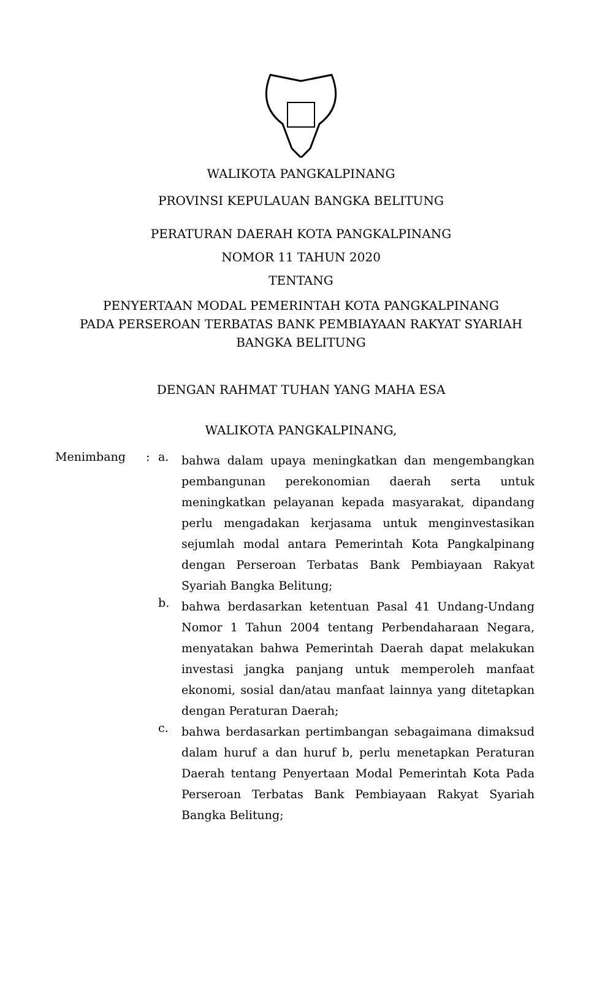WALIKOTA PANGKALPINANG
PROVINSI KEPULAUAN BANGKA BELITUNG
PERATURAN DAERAH KOTA PANGKALPINANG
NOMOR 11 TAHUN 2020
TENTANG
PENYERTAAN MODAL PEMERINTAH KOTA PANGKALPINANG
PADA PERSEROAN TERBATAS BANK PEMBIAYAAN RAKYAT SYARIAH
BANGKA BELITUNG
DENGAN RAHMAT TUHAN YANG MAHA ESA
WALIKOTA PANGKALPINANG,
Menimbang : a.
bahwa dalam upaya meningkatkan dan mengembangkan pembangunan perekonomian daerah serta untuk meningkatkan pelayanan kepada masyarakat, dipandang perlu mengadakan kerjasama untuk menginvestasikan sejumlah modal antara Pemerintah Kota Pangkalpinang dengan Perseroan Terbatas Bank Pembiayaan Rakyat Syariah Bangka Belitung;
b.
bahwa berdasarkan ketentuan Pasal 41 Undang-Undang Nomor 1 Tahun 2004 tentang Perbendaharaan Negara, menyatakan bahwa Pemerintah Daerah dapat melakukan investasi jangka panjang untuk memperoleh manfaat ekonomi, sosial dan/atau manfaat lainnya yang ditetapkan dengan Peraturan Daerah;
c.
bahwa berdasarkan pertimbangan sebagaimana dimaksud dalam huruf a dan huruf b, perlu menetapkan Peraturan Daerah tentang Penyertaan Modal Pemerintah Kota Pada Perseroan Terbatas Bank Pembiayaan Rakyat Syariah Bangka Belitung;